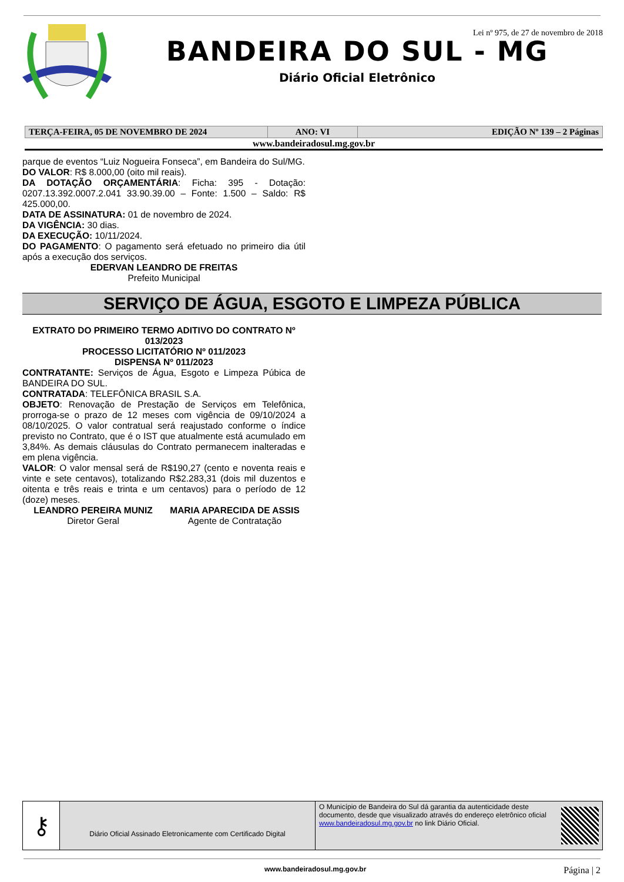Lei nº 975, de 27 de novembro de 2018
BANDEIRA DO SUL - MG
Diário Oficial Eletrônico
| TERÇA-FEIRA, 05 DE NOVEMBRO DE 2024 | ANO: VI | EDIÇÃO Nº 139 – 2 Páginas |
www.bandeiradosul.mg.gov.br
parque de eventos “Luiz Nogueira Fonseca”, em Bandeira do Sul/MG.
DO VALOR: R$ 8.000,00 (oito mil reais).
DA DOTAÇÃO ORÇAMENTÁRIA: Ficha: 395 - Dotação: 0207.13.392.0007.2.041 33.90.39.00 – Fonte: 1.500 – Saldo: R$ 425.000,00.
DATA DE ASSINATURA: 01 de novembro de 2024.
DA VIGÊNCIA: 30 dias.
DA EXECUÇÃO: 10/11/2024.
DO PAGAMENTO: O pagamento será efetuado no primeiro dia útil após a execução dos serviços.
EDERVAN LEANDRO DE FREITAS
Prefeito Municipal
SERVIÇO DE ÁGUA, ESGOTO E LIMPEZA PÚBLICA
EXTRATO DO PRIMEIRO TERMO ADITIVO DO CONTRATO Nº 013/2023
PROCESSO LICITATÓRIO Nº 011/2023
DISPENSA Nº 011/2023
CONTRATANTE: Serviços de Água, Esgoto e Limpeza Púbica de BANDEIRA DO SUL.
CONTRATADA: TELEFÔNICA BRASIL S.A.
OBJETO: Renovação de Prestação de Serviços em Telefônica, prorroga-se o prazo de 12 meses com vigência de 09/10/2024 a 08/10/2025. O valor contratual será reajustado conforme o índice previsto no Contrato, que é o IST que atualmente está acumulado em 3,84%. As demais cláusulas do Contrato permanecem inalteradas e em plena vigência.
VALOR: O valor mensal será de R$190,27 (cento e noventa reais e vinte e sete centavos), totalizando R$2.283,31 (dois mil duzentos e oitenta e três reais e trinta e um centavos) para o período de 12 (doze) meses.
LEANDRO PEREIRA MUNIZ
Diretor Geral
MARIA APARECIDA DE ASSIS
Agente de Contratação
| ⚷ | Diário Oficial Assinado Eletronicamente com Certificado Digital | O Município de Bandeira do Sul dá garantia da autenticidade deste documento, desde que visualizado através do endereço eletrônico oficial www.bandeiradosul.mg.gov.br no link Diário Oficial. | |
www.bandeiradosul.mg.gov.br Página | 2